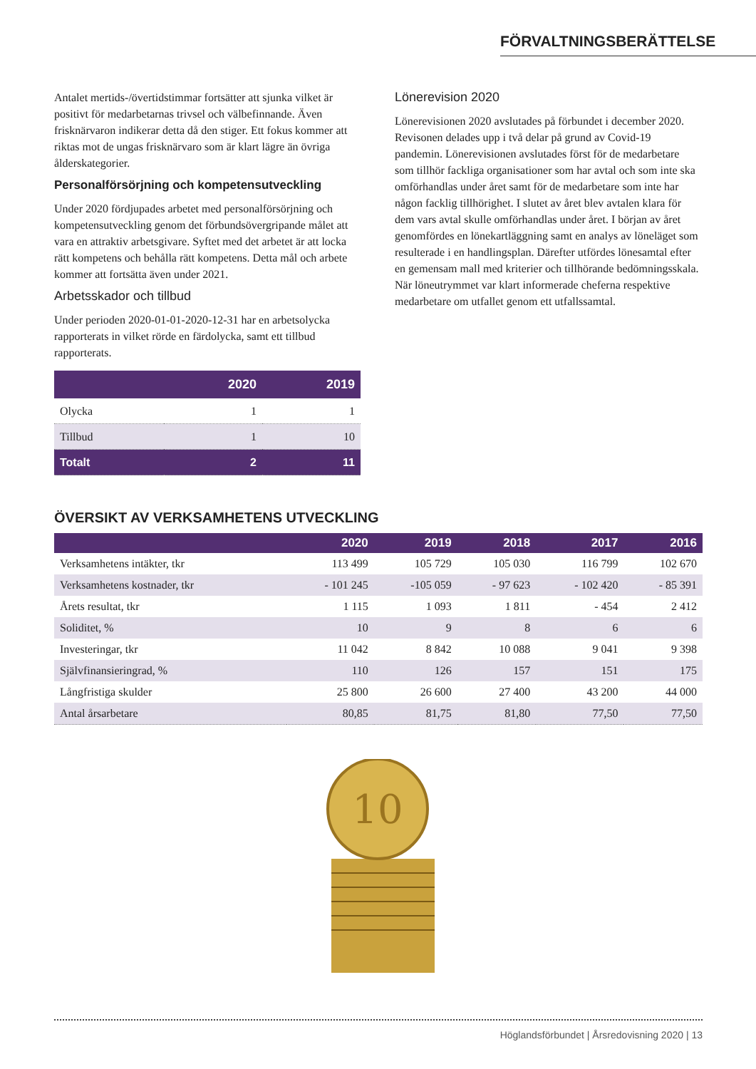FÖRVALTNINGSBERÄTTELSE
Antalet mertids-/övertidstimmar fortsätter att sjunka vilket är positivt för medarbetarnas trivsel och välbefinnande. Även frisknärvaron indikerar detta då den stiger. Ett fokus kommer att riktas mot de ungas frisknärvaro som är klart lägre än övriga ålderskategorier.
Personalförsörjning och kompetensutveckling
Under 2020 fördjupades arbetet med personalförsörjning och kompetensutveckling genom det förbundsövergripande målet att vara en attraktiv arbetsgivare. Syftet med det arbetet är att locka rätt kompetens och behålla rätt kompetens. Detta mål och arbete kommer att fortsätta även under 2021.
Arbetsskador och tillbud
Under perioden 2020-01-01-2020-12-31 har en arbetsolycka rapporterats in vilket rörde en färdolycka, samt ett tillbud rapporterats.
| | 2020 | 2019 |
| --- | --- | --- |
| Olycka | 1 | 1 |
| Tillbud | 1 | 10 |
| Totalt | 2 | 11 |
Lönerevision 2020
Lönerevisionen 2020 avslutades på förbundet i december 2020. Revisonen delades upp i två delar på grund av Covid-19 pandemin. Lönerevisionen avslutades först för de medarbetare som tillhör fackliga organisationer som har avtal och som inte ska omförhandlas under året samt för de medarbetare som inte har någon facklig tillhörighet. I slutet av året blev avtalen klara för dem vars avtal skulle omförhandlas under året. I början av året genomfördes en lönekartläggning samt en analys av löneläget som resulterade i en handlingsplan. Därefter utfördes lönesamtal efter en gemensam mall med kriterier och tillhörande bedömningsskala. När löneutrymmet var klart informerade cheferna respektive medarbetare om utfallet genom ett utfallssamtal.
ÖVERSIKT AV VERKSAMHETENS UTVECKLING
| | 2020 | 2019 | 2018 | 2017 | 2016 |
| --- | --- | --- | --- | --- | --- |
| Verksamhetens intäkter, tkr | 113 499 | 105 729 | 105 030 | 116 799 | 102 670 |
| Verksamhetens kostnader, tkr | - 101 245 | -105 059 | - 97 623 | - 102 420 | - 85 391 |
| Årets resultat, tkr | 1 115 | 1 093 | 1 811 | - 454 | 2 412 |
| Soliditet, % | 10 | 9 | 8 | 6 | 6 |
| Investeringar, tkr | 11 042 | 8 842 | 10 088 | 9 041 | 9 398 |
| Självfinansieringrad, % | 110 | 126 | 157 | 151 | 175 |
| Långfristiga skulder | 25 800 | 26 600 | 27 400 | 43 200 | 44 000 |
| Antal årsarbetare | 80,85 | 81,75 | 81,80 | 77,50 | 77,50 |
10
Höglandsförbundet | Årsredovisning 2020 | 13